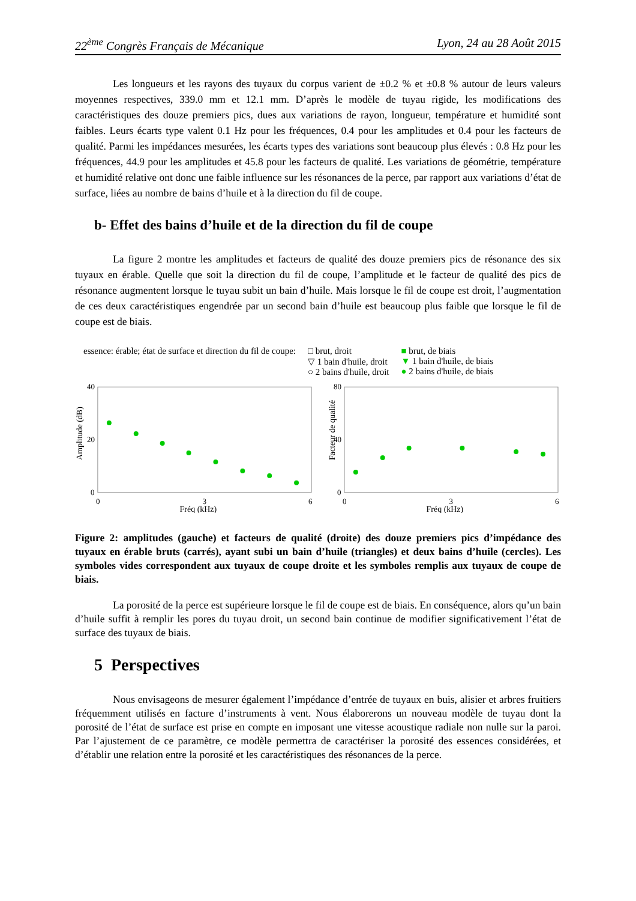22<sup>ème</sup> Congrès Français de Mécanique Lyon, 24 au 28 Août 2015
Les longueurs et les rayons des tuyaux du corpus varient de ±0.2 % et ±0.8 % autour de leurs valeurs moyennes respectives, 339.0 mm et 12.1 mm. D’après le modèle de tuyau rigide, les modifications des caractéristiques des douze premiers pics, dues aux variations de rayon, longueur, température et humidité sont faibles. Leurs écarts type valent 0.1 Hz pour les fréquences, 0.4 pour les amplitudes et 0.4 pour les facteurs de qualité. Parmi les impédances mesurées, les écarts types des variations sont beaucoup plus élevés : 0.8 Hz pour les fréquences, 44.9 pour les amplitudes et 45.8 pour les facteurs de qualité. Les variations de géométrie, température et humidité relative ont donc une faible influence sur les résonances de la perce, par rapport aux variations d’état de surface, liées au nombre de bains d’huile et à la direction du fil de coupe.
b- Effet des bains d’huile et de la direction du fil de coupe
La figure 2 montre les amplitudes et facteurs de qualité des douze premiers pics de résonance des six tuyaux en érable. Quelle que soit la direction du fil de coupe, l’amplitude et le facteur de qualité des pics de résonance augmentent lorsque le tuyau subit un bain d’huile. Mais lorsque le fil de coupe est droit, l’augmentation de ces deux caractéristiques engendrée par un second bain d’huile est beaucoup plus faible que lorsque le fil de coupe est de biais.
essence: érable; état de surface et direction du fil de coupe: □ brut, droit
▽ 1 bain d'huile, droit
○ 2 bains d'huile, droit ■ brut, de biais
▼ 1 bain d'huile, de biais
● 2 bains d'huile, de biais
Amplitude (dB)
40
20
0
0
3
6
Fréq (kHz)
Facteur de qualité
80
40
0
0
3
6
Fréq (kHz)
Figure 2: amplitudes (gauche) et facteurs de qualité (droite) des douze premiers pics d’impédance des tuyaux en érable bruts (carrés), ayant subi un bain d’huile (triangles) et deux bains d’huile (cercles). Les symboles vides correspondent aux tuyaux de coupe droite et les symboles remplis aux tuyaux de coupe de biais.
La porosité de la perce est supérieure lorsque le fil de coupe est de biais. En conséquence, alors qu’un bain d’huile suffit à remplir les pores du tuyau droit, un second bain continue de modifier significativement l’état de surface des tuyaux de biais.
5 Perspectives
Nous envisageons de mesurer également l’impédance d’entrée de tuyaux en buis, alisier et arbres fruitiers fréquemment utilisés en facture d’instruments à vent. Nous élaborerons un nouveau modèle de tuyau dont la porosité de l’état de surface est prise en compte en imposant une vitesse acoustique radiale non nulle sur la paroi. Par l’ajustement de ce paramètre, ce modèle permettra de caractériser la porosité des essences considérées, et d’établir une relation entre la porosité et les caractéristiques des résonances de la perce.